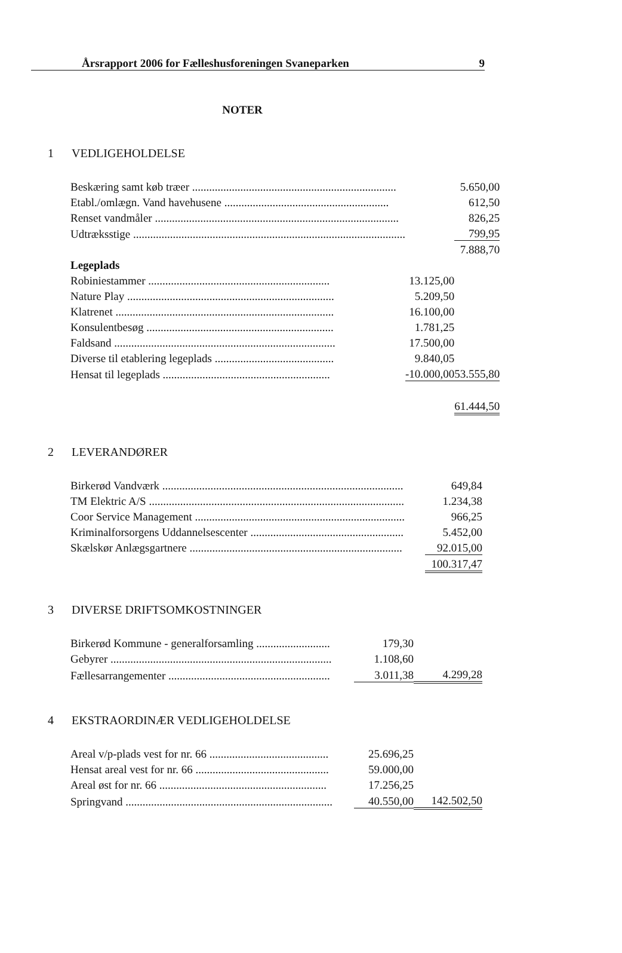Årsrapport 2006 for Fælleshusforeningen Svaneparken 9
NOTER
1 VEDLIGEHOLDELSE
| Beskæring samt køb træer ........................................................................ | | 5.650,00 |
| Etabl./omlægn. Vand havehusene .......................................................... | | 612,50 |
| Renset vandmåler ...................................................................................... | | 826,25 |
| Udtræksstige ................................................................................................ | | 799,95 |
| | | 7.888,70 |
| Legeplads | | |
| Robiniestammer ................................................................ | 13.125,00 | |
| Nature Play ......................................................................... | 5.209,50 | |
| Klatrenet ............................................................................. | 16.100,00 | |
| Konsulentbesøg .................................................................. | 1.781,25 | |
| Faldsand .............................................................................. | 17.500,00 | |
| Diverse til etablering legeplads .......................................... | 9.840,05 | |
| Hensat til legeplads ........................................................... | -10.000,00 | 53.555,80 |
| | | 61.444,50 |
2 LEVERANDØRER
| Birkerød Vandværk ..................................................................................... | | 649,84 |
| TM Elektric A/S .......................................................................................... | | 1.234,38 |
| Coor Service Management .......................................................................... | | 966,25 |
| Kriminalforsorgens Uddannelsescenter ...................................................... | | 5.452,00 |
| Skælskør Anlægsgartnere ........................................................................... | | 92.015,00 |
| | | 100.317,47 |
3 DIVERSE DRIFTSOMKOSTNINGER
| Birkerød Kommune - generalforsamling .......................... | 179,30 | |
| Gebyrer .............................................................................. | 1.108,60 | |
| Fællesarrangementer ......................................................... | 3.011,38 | 4.299,28 |
4 EKSTRAORDINÆR VEDLIGEHOLDELSE
| Areal v/p-plads vest for nr. 66 .......................................... | 25.696,25 | |
| Hensat areal vest for nr. 66 ............................................... | 59.000,00 | |
| Areal øst for nr. 66 ........................................................... | 17.256,25 | |
| Springvand ......................................................................... | 40.550,00 | 142.502,50 |